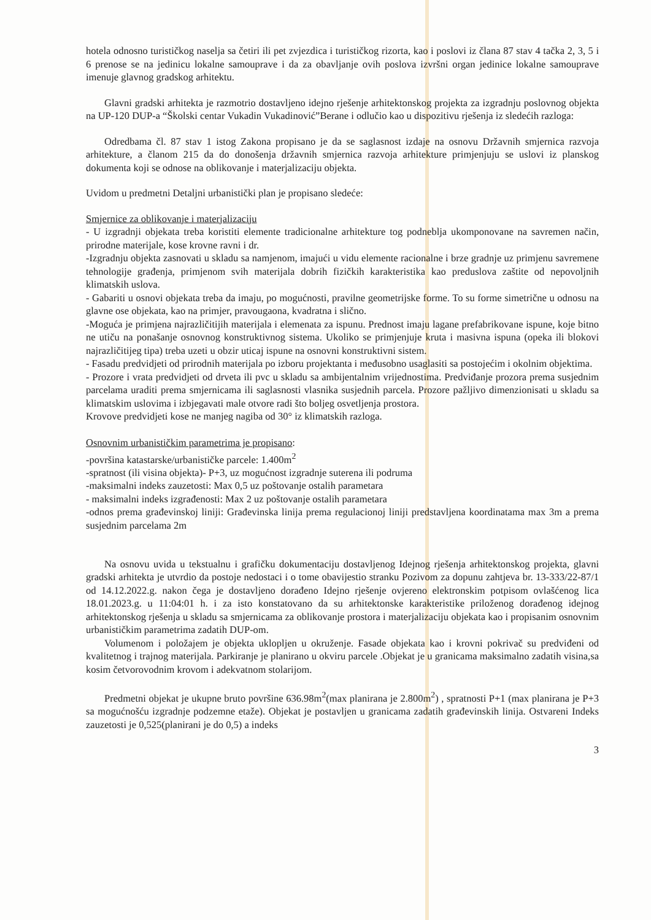hotela odnosno turističkog naselja sa četiri ili pet zvjezdica i turističkog rizorta, kao i poslovi iz člana 87 stav 4 tačka 2, 3, 5 i 6 prenose se na jedinicu lokalne samouprave i da za obavljanje ovih poslova izvršni organ jedinice lokalne samouprave imenuje glavnog gradskog arhitektu.
Glavni gradski arhitekta je razmotrio dostavljeno idejno rješenje arhitektonskog projekta za izgradnju poslovnog objekta na UP-120 DUP-a “Školski centar Vukadin Vukadinović”Berane i odlučio kao u dispozitivu rješenja iz sledećih razloga:
Odredbama čl. 87 stav 1 istog Zakona propisano je da se saglasnost izdaje na osnovu Državnih smjernica razvoja arhitekture, a članom 215 da do donošenja državnih smjernica razvoja arhitekture primjenjuju se uslovi iz planskog dokumenta koji se odnose na oblikovanje i materjalizaciju objekta.
Uvidom u predmetni Detaljni urbanistički plan je propisano sledeće:
Smjernice za oblikovanje i materjalizaciju
- U izgradnji objekata treba koristiti elemente tradicionalne arhitekture tog podneblja ukomponovane na savremen način, prirodne materijale, kose krovne ravni i dr.
-Izgradnju objekta zasnovati u skladu sa namjenom, imajući u vidu elemente racionalne i brze gradnje uz primjenu savremene tehnologije građenja, primjenom svih materijala dobrih fizičkih karakteristika kao preduslova zaštite od nepovoljnih klimatskih uslova.
- Gabariti u osnovi objekata treba da imaju, po mogućnosti, pravilne geometrijske forme. To su forme simetrične u odnosu na glavne ose objekata, kao na primjer, pravougaona, kvadratna i slično.
-Moguća je primjena najrazličitijih materijala i elemenata za ispunu. Prednost imaju lagane prefabrikovane ispune, koje bitno ne utiču na ponašanje osnovnog konstruktivnog sistema. Ukoliko se primjenjuje kruta i masivna ispuna (opeka ili blokovi najrazličitijeg tipa) treba uzeti u obzir uticaj ispune na osnovni konstruktivni sistem.
- Fasadu predvidjeti od prirodnih materijala po izboru projektanta i međusobno usaglasiti sa postojećim i okolnim objektima.
- Prozore i vrata predvidjeti od drveta ili pvc u skladu sa ambijentalnim vrijednostima. Predviđanje prozora prema susjednim parcelama uraditi prema smjernicama ili saglasnosti vlasnika susjednih parcela. Prozore pažljivo dimenzionisati u skladu sa klimatskim uslovima i izbjegavati male otvore radi što boljeg osvetljenja prostora.
Krovove predvidjeti kose ne manjeg nagiba od 30° iz klimatskih razloga.
Osnovnim urbanističkim parametrima je propisano:
-površina katastarske/urbanističke parcele: 1.400m<sup>2</sup>
-spratnost (ili visina objekta)- P+3, uz mogućnost izgradnje suterena ili podruma
-maksimalni indeks zauzetosti: Max 0,5 uz poštovanje ostalih parametara
- maksimalni indeks izgrađenosti: Max 2 uz poštovanje ostalih parametara
-odnos prema građevinskoj liniji: Građevinska linija prema regulacionoj liniji predstavljena koordinatama max 3m a prema susjednim parcelama 2m
Na osnovu uvida u tekstualnu i grafičku dokumentaciju dostavljenog Idejnog rješenja arhitektonskog projekta, glavni gradski arhitekta je utvrdio da postoje nedostaci i o tome obavijestio stranku Pozivom za dopunu zahtjeva br. 13-333/22-87/1 od 14.12.2022.g. nakon čega je dostavljeno dorađeno Idejno rješenje ovjereno elektronskim potpisom ovlašćenog lica 18.01.2023.g. u 11:04:01 h. i za isto konstatovano da su arhitektonske karakteristike priloženog dorađenog idejnog arhitektonskog rješenja u skladu sa smjernicama za oblikovanje prostora i materjalizaciju objekata kao i propisanim osnovnim urbanističkim parametrima zadatih DUP-om.
Volumenom i položajem je objekta uklopljen u okruženje. Fasade objekata kao i krovni pokrivač su predviđeni od kvalitetnog i trajnog materijala. Parkiranje je planirano u okviru parcele .Objekat je u granicama maksimalno zadatih visina,sa kosim četvorovodnim krovom i adekvatnom stolarijom.
Predmetni objekat je ukupne bruto površine 636.98m<sup>2</sup>(max planirana je 2.800m<sup>2</sup>) , spratnosti P+1 (max planirana je P+3 sa mogućnošću izgradnje podzemne etaže). Objekat je postavljen u granicama zadatih građevinskih linija. Ostvareni Indeks zauzetosti je 0,525(planirani je do 0,5) a indeks
3